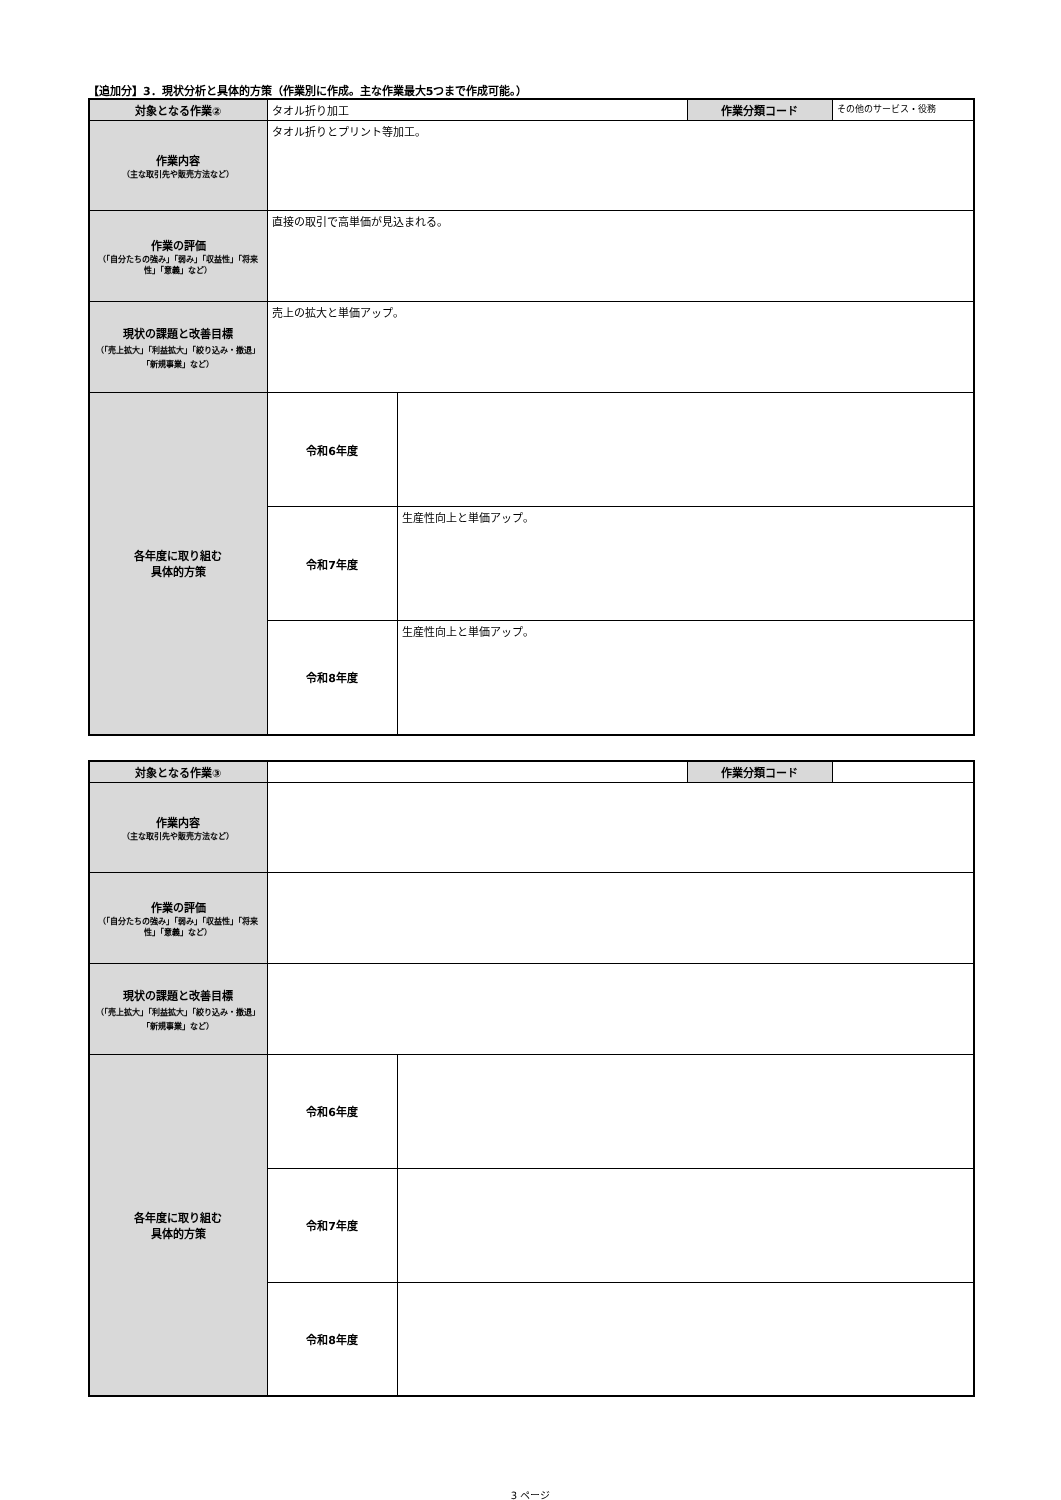【追加分】3．現状分析と具体的方策（作業別に作成。主な作業最大5つまで作成可能。）
| 対象となる作業② | タオル折り加工 | | 作業分類コード | その他のサービス・役務 |
| 作業内容 （主な取引先や販売方法など） | タオル折りとプリント等加工。 | | | |
| 作業の評価 （「自分たちの強み」「弱み」「収益性」「将来性」「意義」など） | 直接の取引で高単価が見込まれる。 | | | |
| 現状の課題と改善目標 （「売上拡大」「利益拡大」「絞り込み・撤退」「新規事業」など） | 売上の拡大と単価アップ。 | | | |
| 各年度に取り組む 具体的方策 | 令和6年度 | | | |
| | 令和7年度 | 生産性向上と単価アップ。 | | |
| | 令和8年度 | 生産性向上と単価アップ。 | | |
| 対象となる作業③ | | | 作業分類コード | |
| 作業内容 （主な取引先や販売方法など） | | | | |
| 作業の評価 （「自分たちの強み」「弱み」「収益性」「将来性」「意義」など） | | | | |
| 現状の課題と改善目標 （「売上拡大」「利益拡大」「絞り込み・撤退」「新規事業」など） | | | | |
| 各年度に取り組む 具体的方策 | 令和6年度 | | | |
| | 令和7年度 | | | |
| | 令和8年度 | | | |
3 ページ